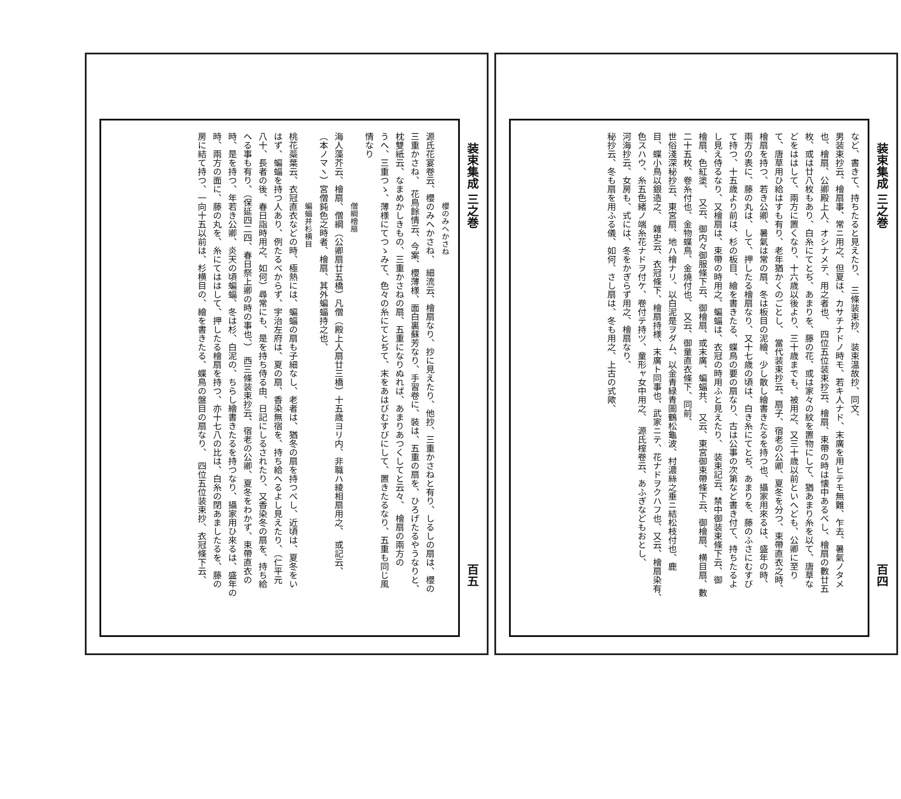装束集成 三之巻 百四
など、書きて、持ちたると見えたり、　三條装束抄、　装束温故抄、同文、
男装束抄云、檜扇事、常ニ用之、但夏は、カサチナドノ時モ、若キ人ナド、末廣を用ヒテモ無難、乍去、暑氣ノタメ
也、檜扇、公卿殿上人、オシナメテ、用之者也、　四位五位装束抄云、檜扇、束帶の時は懐中あるべし、檜扇の數廿五
枚、或は廿八枚もあり、白糸にてとぢ、あまりを、藤の花、或は家々の紋を置物にして、猶あまり糸を以て、唐草な
どをははして、兩方に置くなり、十六歳以後より、三十歳までも、被用之、又三十歳以前といへども、公卿に至り
て、唐草用ひ給はすも有り、老年猶かくのごとし、　當代装束抄云、扇子、宿老の公卿、夏冬を分つ、束帶直衣之時、
檜扇を持つ、若き公卿、暑氣は常の扇、冬は板目の泥繪、少し散し繪書きたるを持つ也、攝家用來るは、盛年の時、
兩方の表に、藤の丸は、して、押したる檜扇なり、又十七歳の頃は、白き糸にてとぢ、あまりを、藤のふさにむすび
て持つ、十五歳より前は、杉の板目、繪を書きたる、蝶鳥の要の扇なり、古は公事の次第など書き付て、持ちたるよ
し見え侍るなり、又檜扇は、束帶の時用之、蝙蝠は、衣冠の時用ふと見えたり、　装束記云、禁中御装束條下云、御
檜扇、色紅塗、　又云、御内々御服條下云、御檜扇、或末廣、蝙蝠共、　又云、東宮御束帶條下云、御檜扇、横目扇、數
二十五枚、卷糸付也、金物蝶鳥、金燒付也、　又云、御童直衣條下、同前、
世俗淺深秘抄云、東宮扇、地ハ檜ナリ、以白泥是ヲダム、以金青緑青圖鶴松龜波、村濃絲之垂ニ結松枝付也、鹿
目、蝶小鳥以銀造之、　雜史云、衣冠條下、檜扇持様、末廣ト同事也、武家ニテ、花ナドヲクハフ也、又云、檜扇染有、
色スハウ、糸五色緒ノ端糸花ナドヲ付ケ、卷付テ持ツ、童形ャ女中用之、　源氏榁卷云、あふぎなどもおとし、
河海抄云、女房も、式には、冬をかぎらず用之、檜扇なり、
秘抄云、冬も扇を用ふる儀、如何、さし扇は、冬も用之、上古の式歟、
装束集成 三之巻 百五
櫻のみへかさね
源氏花宴卷云、櫻のみへかさね、　細流云、檜扇なり、抄に見えたり、他抄、三重かさねと有り、しるしの扇は、櫻の
三重かさね、　花鳥餘情云、今案、櫻薄様、面白裏蘇芳なり、手習卷に、裝は、五重の扇を、ひろげたるやうなりと、
枕雙紙云、なまめかしきもの、三重かさねの扇、五重になりぬれば、あまりあつくしてと云々、　檜扇の兩方の
うへ、三重つゝ、薄様にてつゝみて、色々の糸にてとぢて、末をあはびむすびにして、置きたるなり、五重も同じ風
情なり
僧綱檜扇
海人藻芥云、檜扇、僧綱（公卿扇廿五橋）凡僧（殿上人扇廿三橋）十五歳ヨリ内、非職ハ綾相扇用之、　或記云、
（本ノマヽ）宮僧鈍色之時者、檜扇、其外蝙蝠持之也、
蝙蝠并杉横目
桃花蘂葉云、衣冠直衣などの時、極熱には、蝙蝠の扇も子細なし、老者は、猶冬の扇を持つべし、近頃は、夏冬をい
はず、蝙蝠を持つ人あり、例たるべからず、宇治左府は、夏の扇、香染無宿を、持ち給へるよし見えたり、（仁平元
八十、長者の後、春日詣時用之、如何）尋常にも、是を持ち侍る由、日記にしるされたり、又香染冬の扇を、持ち給
へる事も有り、（保延四二四、春日祭上卿の時の事也、）　西三條装束抄云、宿老の公卿、夏冬をわかず、束帶直衣の
時、是を持つ、年若き公卿、炎天の頃蝙蝠、冬は杉、白泥の、ちらし繪書きたるを持つなり、攝家用ひ來るは、盛年の
時、兩方の面に、藤の丸を、糸にてははして、押したる檜扇を持つ、亦十七八の比は、白糸の閉あましたるを、藤の
房に結て持つ、一向十五以前は、杉横目の、繪を書きたる、蝶鳥の盤目の扇なり、　四位五位装束抄、衣冠條下云、